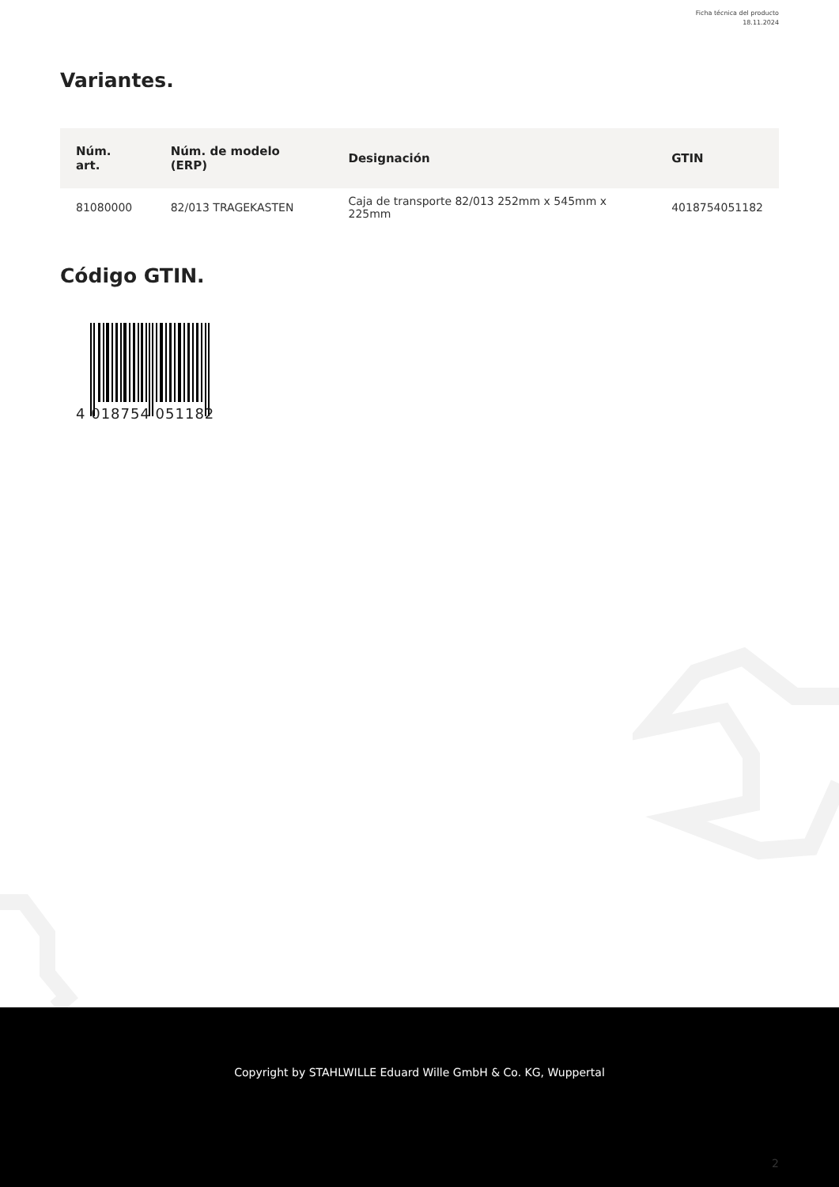Ficha técnica del producto
18.11.2024
Variantes.
| Núm. art. | Núm. de modelo (ERP) | Designación | GTIN |
| --- | --- | --- | --- |
| 81080000 | 82/013 TRAGEKASTEN | Caja de transporte 82/013 252mm x 545mm x 225mm | 4018754051182 |
Código GTIN.
4 018754 051182
Copyright by STAHLWILLE Eduard Wille GmbH & Co. KG, Wuppertal
2